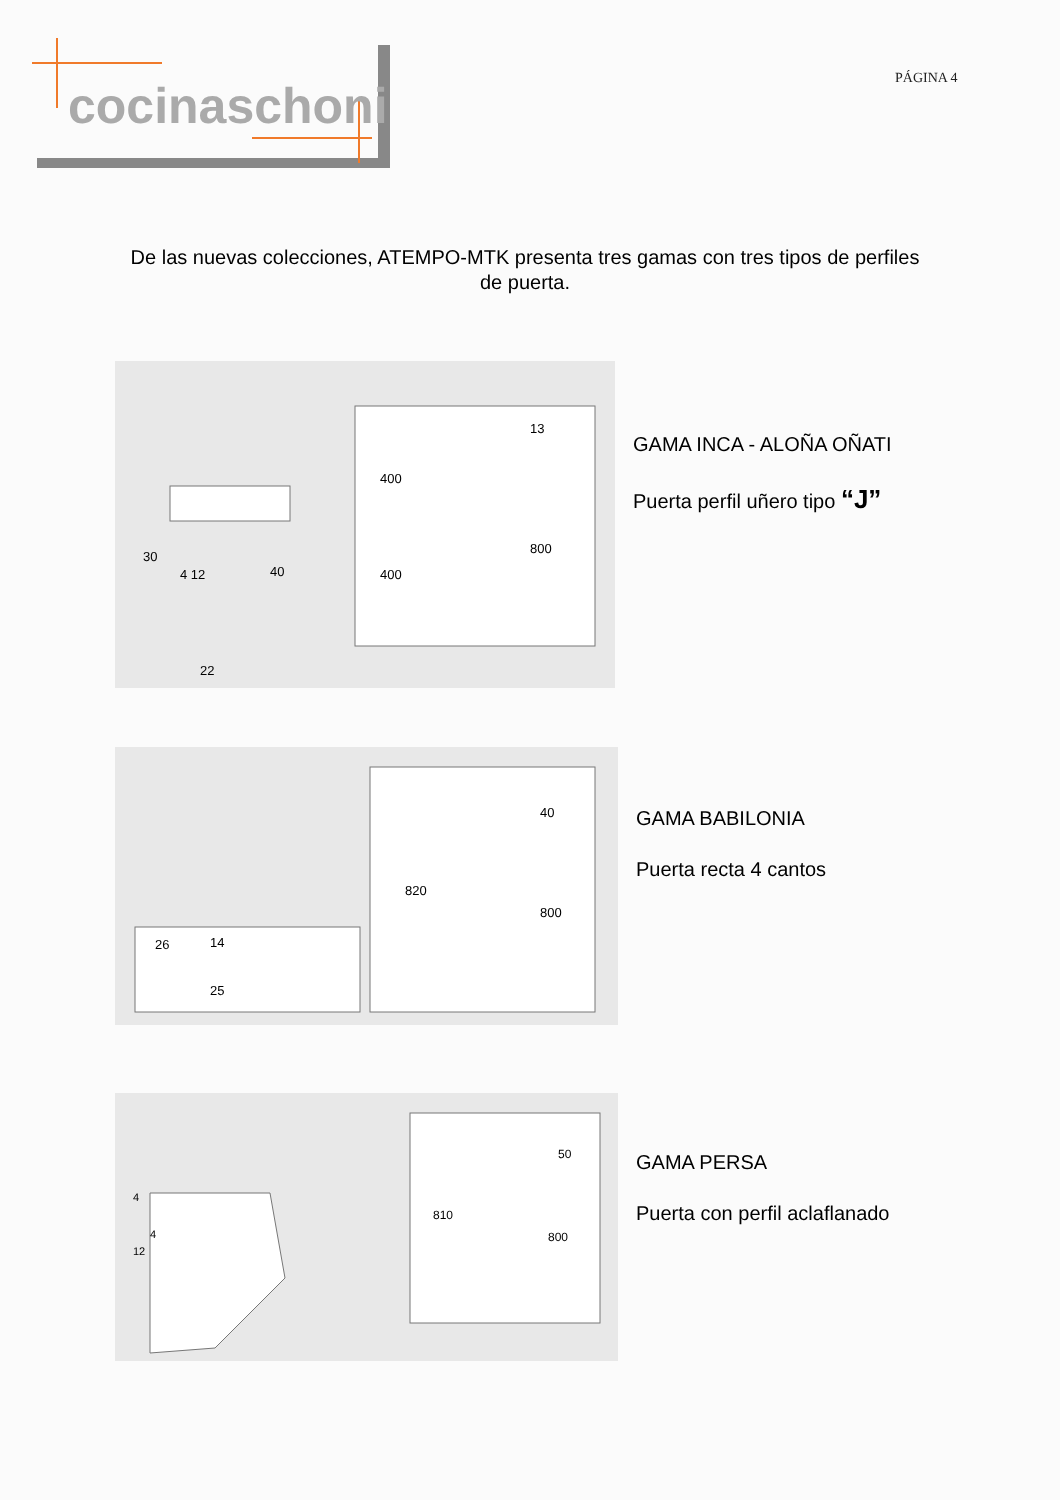cocinaschoni
PÁGINA 4
De las nuevas colecciones, ATEMPO-MTK presenta tres gamas con tres tipos de perfiles de puerta.
30
4 12
40
22
400
400
13
800
GAMA INCA - ALOÑA OÑATI
Puerta perfil uñero tipo “J”
26
14
25
820
40
800
GAMA BABILONIA
Puerta recta 4 cantos
4
4
12
810
50
800
GAMA PERSA
Puerta con perfil aclaflanado